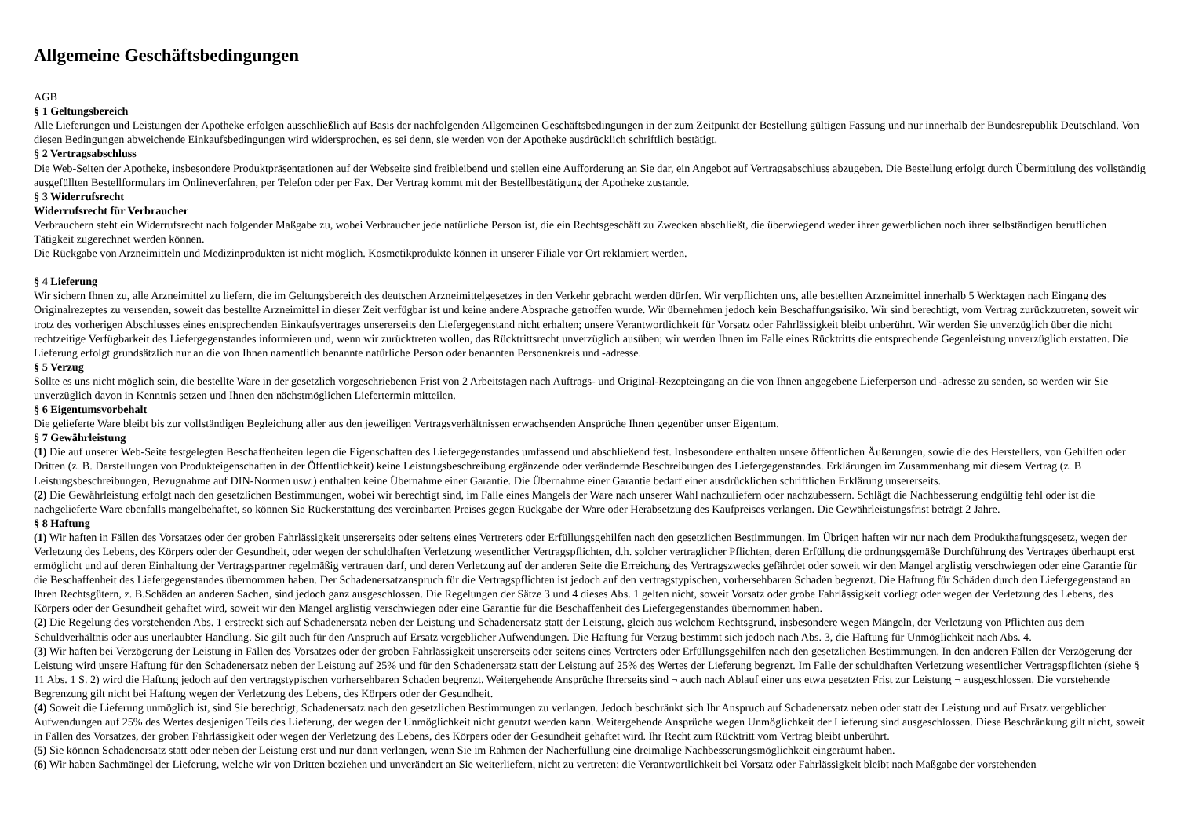Allgemeine Geschäftsbedingungen
AGB
§ 1 Geltungsbereich
Alle Lieferungen und Leistungen der Apotheke erfolgen ausschließlich auf Basis der nachfolgenden Allgemeinen Geschäftsbedingungen in der zum Zeitpunkt der Bestellung gültigen Fassung und nur innerhalb der Bundesrepublik Deutschland. Von diesen Bedingungen abweichende Einkaufsbedingungen wird widersprochen, es sei denn, sie werden von der Apotheke ausdrücklich schriftlich bestätigt.
§ 2 Vertragsabschluss
Die Web-Seiten der Apotheke, insbesondere Produktpräsentationen auf der Webseite sind freibleibend und stellen eine Aufforderung an Sie dar, ein Angebot auf Vertragsabschluss abzugeben. Die Bestellung erfolgt durch Übermittlung des vollständig ausgefüllten Bestellformulars im Onlineverfahren, per Telefon oder per Fax. Der Vertrag kommt mit der Bestellbestätigung der Apotheke zustande.
§ 3 Widerrufsrecht
Widerrufsrecht für Verbraucher
Verbrauchern steht ein Widerrufsrecht nach folgender Maßgabe zu, wobei Verbraucher jede natürliche Person ist, die ein Rechtsgeschäft zu Zwecken abschließt, die überwiegend weder ihrer gewerblichen noch ihrer selbständigen beruflichen Tätigkeit zugerechnet werden können.
Die Rückgabe von Arzneimitteln und Medizinprodukten ist nicht möglich. Kosmetikprodukte können in unserer Filiale vor Ort reklamiert werden.
§ 4 Lieferung
Wir sichern Ihnen zu, alle Arzneimittel zu liefern, die im Geltungsbereich des deutschen Arzneimittelgesetzes in den Verkehr gebracht werden dürfen. Wir verpflichten uns, alle bestellten Arzneimittel innerhalb 5 Werktagen nach Eingang des Originalrezeptes zu versenden, soweit das bestellte Arzneimittel in dieser Zeit verfügbar ist und keine andere Absprache getroffen wurde. Wir übernehmen jedoch kein Beschaffungsrisiko. Wir sind berechtigt, vom Vertrag zurückzutreten, soweit wir trotz des vorherigen Abschlusses eines entsprechenden Einkaufsvertrages unsererseits den Liefergegenstand nicht erhalten; unsere Verantwortlichkeit für Vorsatz oder Fahrlässigkeit bleibt unberührt. Wir werden Sie unverzüglich über die nicht rechtzeitige Verfügbarkeit des Liefergegenstandes informieren und, wenn wir zurücktreten wollen, das Rücktrittsrecht unverzüglich ausüben; wir werden Ihnen im Falle eines Rücktritts die entsprechende Gegenleistung unverzüglich erstatten. Die Lieferung erfolgt grundsätzlich nur an die von Ihnen namentlich benannte natürliche Person oder benannten Personenkreis und -adresse.
§ 5 Verzug
Sollte es uns nicht möglich sein, die bestellte Ware in der gesetzlich vorgeschriebenen Frist von 2 Arbeitstagen nach Auftrags- und Original-Rezepteingang an die von Ihnen angegebene Lieferperson und -adresse zu senden, so werden wir Sie unverzüglich davon in Kenntnis setzen und Ihnen den nächstmöglichen Liefertermin mitteilen.
§ 6 Eigentumsvorbehalt
Die gelieferte Ware bleibt bis zur vollständigen Begleichung aller aus den jeweiligen Vertragsverhältnissen erwachsenden Ansprüche Ihnen gegenüber unser Eigentum.
§ 7 Gewährleistung
(1) Die auf unserer Web-Seite festgelegten Beschaffenheiten legen die Eigenschaften des Liefergegenstandes umfassend und abschließend fest. Insbesondere enthalten unsere öffentlichen Äußerungen, sowie die des Herstellers, von Gehilfen oder Dritten (z. B. Darstellungen von Produkteigenschaften in der Öffentlichkeit) keine Leistungsbeschreibung ergänzende oder verändernde Beschreibungen des Liefergegenstandes. Erklärungen im Zusammenhang mit diesem Vertrag (z. B Leistungsbeschreibungen, Bezugnahme auf DIN-Normen usw.) enthalten keine Übernahme einer Garantie. Die Übernahme einer Garantie bedarf einer ausdrücklichen schriftlichen Erklärung unsererseits.
(2) Die Gewährleistung erfolgt nach den gesetzlichen Bestimmungen, wobei wir berechtigt sind, im Falle eines Mangels der Ware nach unserer Wahl nachzuliefern oder nachzubessern. Schlägt die Nachbesserung endgültig fehl oder ist die nachgelieferte Ware ebenfalls mangelbehaftet, so können Sie Rückerstattung des vereinbarten Preises gegen Rückgabe der Ware oder Herabsetzung des Kaufpreises verlangen. Die Gewährleistungsfrist beträgt 2 Jahre.
§ 8 Haftung
(1) Wir haften in Fällen des Vorsatzes oder der groben Fahrlässigkeit unsererseits oder seitens eines Vertreters oder Erfüllungsgehilfen nach den gesetzlichen Bestimmungen. Im Übrigen haften wir nur nach dem Produkthaftungsgesetz, wegen der Verletzung des Lebens, des Körpers oder der Gesundheit, oder wegen der schuldhaften Verletzung wesentlicher Vertragspflichten, d.h. solcher vertraglicher Pflichten, deren Erfüllung die ordnungsgemäße Durchführung des Vertrages überhaupt erst ermöglicht und auf deren Einhaltung der Vertragspartner regelmäßig vertrauen darf, und deren Verletzung auf der anderen Seite die Erreichung des Vertragszwecks gefährdet oder soweit wir den Mangel arglistig verschwiegen oder eine Garantie für die Beschaffenheit des Liefergegenstandes übernommen haben. Der Schadenersatzanspruch für die Vertragspflichten ist jedoch auf den vertragstypischen, vorhersehbaren Schaden begrenzt. Die Haftung für Schäden durch den Liefergegenstand an Ihren Rechtsgütern, z. B.Schäden an anderen Sachen, sind jedoch ganz ausgeschlossen. Die Regelungen der Sätze 3 und 4 dieses Abs. 1 gelten nicht, soweit Vorsatz oder grobe Fahrlässigkeit vorliegt oder wegen der Verletzung des Lebens, des Körpers oder der Gesundheit gehaftet wird, soweit wir den Mangel arglistig verschwiegen oder eine Garantie für die Beschaffenheit des Liefergegenstandes übernommen haben.
(2) Die Regelung des vorstehenden Abs. 1 erstreckt sich auf Schadenersatz neben der Leistung und Schadenersatz statt der Leistung, gleich aus welchem Rechtsgrund, insbesondere wegen Mängeln, der Verletzung von Pflichten aus dem Schuldverhältnis oder aus unerlaubter Handlung. Sie gilt auch für den Anspruch auf Ersatz vergeblicher Aufwendungen. Die Haftung für Verzug bestimmt sich jedoch nach Abs. 3, die Haftung für Unmöglichkeit nach Abs. 4.
(3) Wir haften bei Verzögerung der Leistung in Fällen des Vorsatzes oder der groben Fahrlässigkeit unsererseits oder seitens eines Vertreters oder Erfüllungsgehilfen nach den gesetzlichen Bestimmungen. In den anderen Fällen der Verzögerung der Leistung wird unsere Haftung für den Schadenersatz neben der Leistung auf 25% und für den Schadenersatz statt der Leistung auf 25% des Wertes der Lieferung begrenzt. Im Falle der schuldhaften Verletzung wesentlicher Vertragspflichten (siehe § 11 Abs. 1 S. 2) wird die Haftung jedoch auf den vertragstypischen vorhersehbaren Schaden begrenzt. Weitergehende Ansprüche Ihrerseits sind ¬ auch nach Ablauf einer uns etwa gesetzten Frist zur Leistung ¬ ausgeschlossen. Die vorstehende Begrenzung gilt nicht bei Haftung wegen der Verletzung des Lebens, des Körpers oder der Gesundheit.
(4) Soweit die Lieferung unmöglich ist, sind Sie berechtigt, Schadenersatz nach den gesetzlichen Bestimmungen zu verlangen. Jedoch beschränkt sich Ihr Anspruch auf Schadenersatz neben oder statt der Leistung und auf Ersatz vergeblicher Aufwendungen auf 25% des Wertes desjenigen Teils des Lieferung, der wegen der Unmöglichkeit nicht genutzt werden kann. Weitergehende Ansprüche wegen Unmöglichkeit der Lieferung sind ausgeschlossen. Diese Beschränkung gilt nicht, soweit in Fällen des Vorsatzes, der groben Fahrlässigkeit oder wegen der Verletzung des Lebens, des Körpers oder der Gesundheit gehaftet wird. Ihr Recht zum Rücktritt vom Vertrag bleibt unberührt.
(5) Sie können Schadenersatz statt oder neben der Leistung erst und nur dann verlangen, wenn Sie im Rahmen der Nacherfüllung eine dreimalige Nachbesserungsmöglichkeit eingeräumt haben.
(6) Wir haben Sachmängel der Lieferung, welche wir von Dritten beziehen und unverändert an Sie weiterliefern, nicht zu vertreten; die Verantwortlichkeit bei Vorsatz oder Fahrlässigkeit bleibt nach Maßgabe der vorstehenden